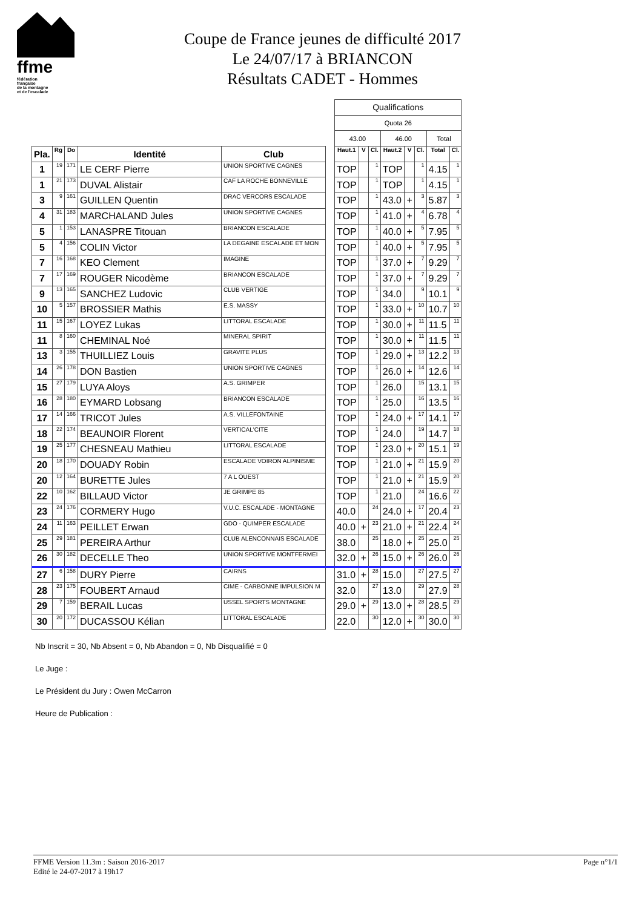ffme
fédération
française
de la montagne
et de l'escalade
Coupe de France jeunes de difficulté 2017
Le 24/07/17 à BRIANCON
Résultats CADET - Hommes
| | | | | | | Qualifications | | | | | | | |
| | | | | | | Quota 26 | | | | | | | |
| | | | | | | 43.00 | | | 46.00 | | | Total | |
| Pla. | Rg | Do | Identité | Club | | Haut.1 | V | Cl. | Haut.2 | V | Cl. | Total | Cl. |
| 1 | 19 | 171 | LE CERF Pierre | UNION SPORTIVE CAGNES | | TOP | | 1 | TOP | | 1 | 4.15 | 1 |
| 1 | 21 | 173 | DUVAL Alistair | CAF LA ROCHE BONNEVILLE | | TOP | | 1 | TOP | | 1 | 4.15 | 1 |
| 3 | 9 | 161 | GUILLEN Quentin | DRAC VERCORS ESCALADE | | TOP | | 1 | 43.0 | + | 3 | 5.87 | 3 |
| 4 | 31 | 183 | MARCHALAND Jules | UNION SPORTIVE CAGNES | | TOP | | 1 | 41.0 | + | 4 | 6.78 | 4 |
| 5 | 1 | 153 | LANASPRE Titouan | BRIANCON ESCALADE | | TOP | | 1 | 40.0 | + | 5 | 7.95 | 5 |
| 5 | 4 | 156 | COLIN Victor | LA DEGAINE ESCALADE ET MON | | TOP | | 1 | 40.0 | + | 5 | 7.95 | 5 |
| 7 | 16 | 168 | KEO Clement | IMAGINE | | TOP | | 1 | 37.0 | + | 7 | 9.29 | 7 |
| 7 | 17 | 169 | ROUGER Nicodème | BRIANCON ESCALADE | | TOP | | 1 | 37.0 | + | 7 | 9.29 | 7 |
| 9 | 13 | 165 | SANCHEZ Ludovic | CLUB VERTIGE | | TOP | | 1 | 34.0 | | 9 | 10.1 | 9 |
| 10 | 5 | 157 | BROSSIER Mathis | E.S. MASSY | | TOP | | 1 | 33.0 | + | 10 | 10.7 | 10 |
| 11 | 15 | 167 | LOYEZ Lukas | LITTORAL ESCALADE | | TOP | | 1 | 30.0 | + | 11 | 11.5 | 11 |
| 11 | 8 | 160 | CHEMINAL Noé | MINERAL SPIRIT | | TOP | | 1 | 30.0 | + | 11 | 11.5 | 11 |
| 13 | 3 | 155 | THUILLIEZ Louis | GRAVITE PLUS | | TOP | | 1 | 29.0 | + | 13 | 12.2 | 13 |
| 14 | 26 | 178 | DON Bastien | UNION SPORTIVE CAGNES | | TOP | | 1 | 26.0 | + | 14 | 12.6 | 14 |
| 15 | 27 | 179 | LUYA Aloys | A.S. GRIMPER | | TOP | | 1 | 26.0 | | 15 | 13.1 | 15 |
| 16 | 28 | 180 | EYMARD Lobsang | BRIANCON ESCALADE | | TOP | | 1 | 25.0 | | 16 | 13.5 | 16 |
| 17 | 14 | 166 | TRICOT Jules | A.S. VILLEFONTAINE | | TOP | | 1 | 24.0 | + | 17 | 14.1 | 17 |
| 18 | 22 | 174 | BEAUNOIR Florent | VERTICAL'CITE | | TOP | | 1 | 24.0 | | 19 | 14.7 | 18 |
| 19 | 25 | 177 | CHESNEAU Mathieu | LITTORAL ESCALADE | | TOP | | 1 | 23.0 | + | 20 | 15.1 | 19 |
| 20 | 18 | 170 | DOUADY Robin | ESCALADE VOIRON ALPINISME | | TOP | | 1 | 21.0 | + | 21 | 15.9 | 20 |
| 20 | 12 | 164 | BURETTE Jules | 7 A L OUEST | | TOP | | 1 | 21.0 | + | 21 | 15.9 | 20 |
| 22 | 10 | 162 | BILLAUD Victor | JE GRIMPE 85 | | TOP | | 1 | 21.0 | | 24 | 16.6 | 22 |
| 23 | 24 | 176 | CORMERY Hugo | V.U.C. ESCALADE - MONTAGNE | | 40.0 | | 24 | 24.0 | + | 17 | 20.4 | 23 |
| 24 | 11 | 163 | PEILLET Erwan | GDO - QUIMPER ESCALADE | | 40.0 | + | 23 | 21.0 | + | 21 | 22.4 | 24 |
| 25 | 29 | 181 | PEREIRA Arthur | CLUB ALENCONNAIS ESCALADE | | 38.0 | | 25 | 18.0 | + | 25 | 25.0 | 25 |
| 26 | 30 | 182 | DECELLE Theo | UNION SPORTIVE MONTFERMEI | | 32.0 | + | 26 | 15.0 | + | 26 | 26.0 | 26 |
| 27 | 6 | 158 | DURY Pierre | CAIRNS | | 31.0 | + | 28 | 15.0 | | 27 | 27.5 | 27 |
| 28 | 23 | 175 | FOUBERT Arnaud | CIME - CARBONNE IMPULSION M | | 32.0 | | 27 | 13.0 | | 29 | 27.9 | 28 |
| 29 | 7 | 159 | BERAIL Lucas | USSEL SPORTS MONTAGNE | | 29.0 | + | 29 | 13.0 | + | 28 | 28.5 | 29 |
| 30 | 20 | 172 | DUCASSOU Kélian | LITTORAL ESCALADE | | 22.0 | | 30 | 12.0 | + | 30 | 30.0 | 30 |
Nb Inscrit = 30, Nb Absent = 0, Nb Abandon = 0, Nb Disqualifié = 0
Le Juge :
Le Président du Jury : Owen McCarron
Heure de Publication :
FFME Version 11.3m : Saison 2016-2017
Edité le 24-07-2017 à 19h17
Page n°1/1